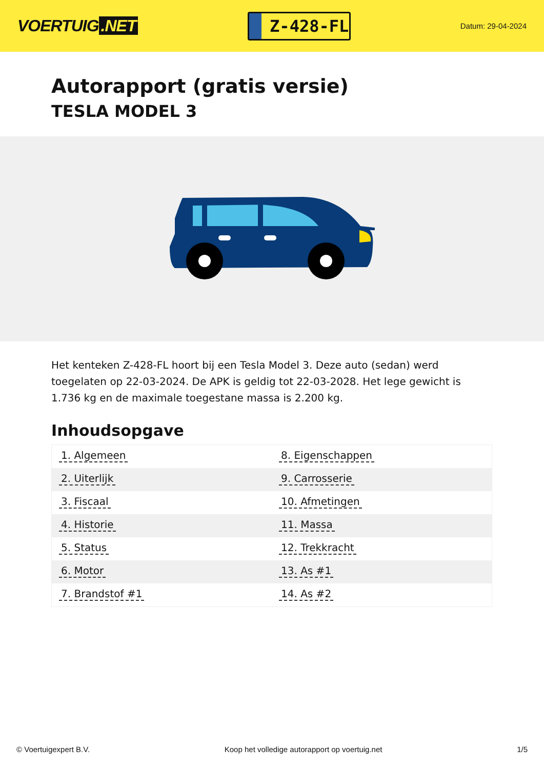VOERTUIG.NET
Z-428-FL
Datum: 29-04-2024
Autorapport (gratis versie)
TESLA MODEL 3
Het kenteken Z-428-FL hoort bij een Tesla Model 3. Deze auto (sedan) werd toegelaten op 22-03-2024. De APK is geldig tot 22-03-2028. Het lege gewicht is 1.736 kg en de maximale toegestane massa is 2.200 kg.
Inhoudsopgave
| 1. Algemeen | 8. Eigenschappen |
| 2. Uiterlijk | 9. Carrosserie |
| 3. Fiscaal | 10. Afmetingen |
| 4. Historie | 11. Massa |
| 5. Status | 12. Trekkracht |
| 6. Motor | 13. As #1 |
| 7. Brandstof #1 | 14. As #2 |
© Voertuigexpert B.V. Koop het volledige autorapport op voertuig.net 1/5